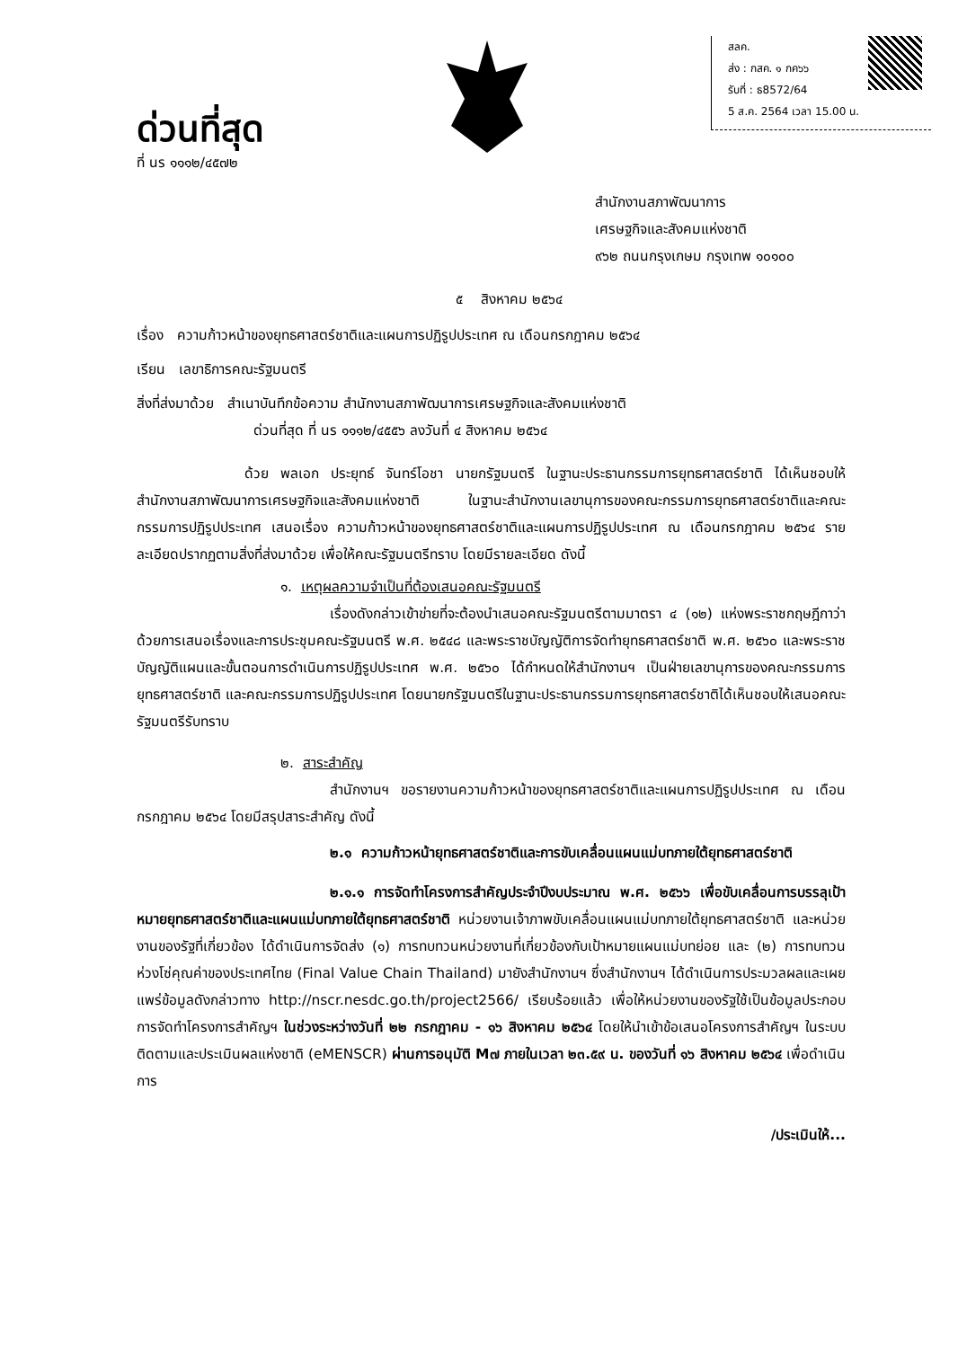ด่วนที่สุด
ที่ นร ๑๑๑๒/๔๕๗๒
สลค.
ส่ง : กสค. ๑ กค๖๖
รับที่ : ธ8572/64
5 ส.ค. 2564 เวลา 15.00 น.
สำนักงานสภาพัฒนาการ
เศรษฐกิจและสังคมแห่งชาติ
๙๖๒ ถนนกรุงเกษม กรุงเทพ ๑๐๑๐๐
๕ สิงหาคม ๒๕๖๔
เรื่อง ความก้าวหน้าของยุทธศาสตร์ชาติและแผนการปฏิรูปประเทศ ณ เดือนกรกฎาคม ๒๕๖๔
เรียน เลขาธิการคณะรัฐมนตรี
สิ่งที่ส่งมาด้วย สำเนาบันทึกข้อความ สำนักงานสภาพัฒนาการเศรษฐกิจและสังคมแห่งชาติ
ด่วนที่สุด ที่ นร ๑๑๑๒/๔๕๕๖ ลงวันที่ ๔ สิงหาคม ๒๕๖๔
ด้วย พลเอก ประยุทธ์ จันทร์โอชา นายกรัฐมนตรี ในฐานะประธานกรรมการยุทธศาสตร์ชาติ ได้เห็นชอบให้สำนักงานสภาพัฒนาการเศรษฐกิจและสังคมแห่งชาติ ในฐานะสำนักงานเลขานุการของคณะกรรมการยุทธศาสตร์ชาติและคณะกรรมการปฏิรูปประเทศ เสนอเรื่อง ความก้าวหน้าของยุทธศาสตร์ชาติและแผนการปฏิรูปประเทศ ณ เดือนกรกฎาคม ๒๕๖๔ รายละเอียดปรากฏตามสิ่งที่ส่งมาด้วย เพื่อให้คณะรัฐมนตรีทราบ โดยมีรายละเอียด ดังนี้
๑. เหตุผลความจำเป็นที่ต้องเสนอคณะรัฐมนตรี
เรื่องดังกล่าวเข้าข่ายที่จะต้องนำเสนอคณะรัฐมนตรีตามมาตรา ๔ (๑๒) แห่งพระราชกฤษฎีกาว่าด้วยการเสนอเรื่องและการประชุมคณะรัฐมนตรี พ.ศ. ๒๕๔๘ และพระราชบัญญัติการจัดทำยุทธศาสตร์ชาติ พ.ศ. ๒๕๖๐ และพระราชบัญญัติแผนและขั้นตอนการดำเนินการปฏิรูปประเทศ พ.ศ. ๒๕๖๐ ได้กำหนดให้สำนักงานฯ เป็นฝ่ายเลขานุการของคณะกรรมการยุทธศาสตร์ชาติ และคณะกรรมการปฏิรูปประเทศ โดยนายกรัฐมนตรีในฐานะประธานกรรมการยุทธศาสตร์ชาติได้เห็นชอบให้เสนอคณะรัฐมนตรีรับทราบ
๒. สาระสำคัญ
สำนักงานฯ ขอรายงานความก้าวหน้าของยุทธศาสตร์ชาติและแผนการปฏิรูปประเทศ ณ เดือนกรกฎาคม ๒๕๖๔ โดยมีสรุปสาระสำคัญ ดังนี้
๒.๑ ความก้าวหน้ายุทธศาสตร์ชาติและการขับเคลื่อนแผนแม่บทภายใต้ยุทธศาสตร์ชาติ
๒.๑.๑ การจัดทำโครงการสำคัญประจำปีงบประมาณ พ.ศ. ๒๕๖๖ เพื่อขับเคลื่อนการบรรลุเป้าหมายยุทธศาสตร์ชาติและแผนแม่บทภายใต้ยุทธศาสตร์ชาติ หน่วยงานเจ้าภาพขับเคลื่อนแผนแม่บทภายใต้ยุทธศาสตร์ชาติ และหน่วยงานของรัฐที่เกี่ยวข้อง ได้ดำเนินการจัดส่ง (๑) การทบทวนหน่วยงานที่เกี่ยวข้องกับเป้าหมายแผนแม่บทย่อย และ (๒) การทบทวนห่วงโซ่คุณค่าของประเทศไทย (Final Value Chain Thailand) มายังสำนักงานฯ ซึ่งสำนักงานฯ ได้ดำเนินการประมวลผลและเผยแพร่ข้อมูลดังกล่าวทาง http://nscr.nesdc.go.th/project2566/ เรียบร้อยแล้ว เพื่อให้หน่วยงานของรัฐใช้เป็นข้อมูลประกอบการจัดทำโครงการสำคัญฯ ในช่วงระหว่างวันที่ ๒๒ กรกฎาคม - ๑๖ สิงหาคม ๒๕๖๔ โดยให้นำเข้าข้อเสนอโครงการสำคัญฯ ในระบบติดตามและประเมินผลแห่งชาติ (eMENSCR) ผ่านการอนุมัติ M๗ ภายในเวลา ๒๓.๕๙ น. ของวันที่ ๑๖ สิงหาคม ๒๕๖๔ เพื่อดำเนินการ
/ประเมินให้...